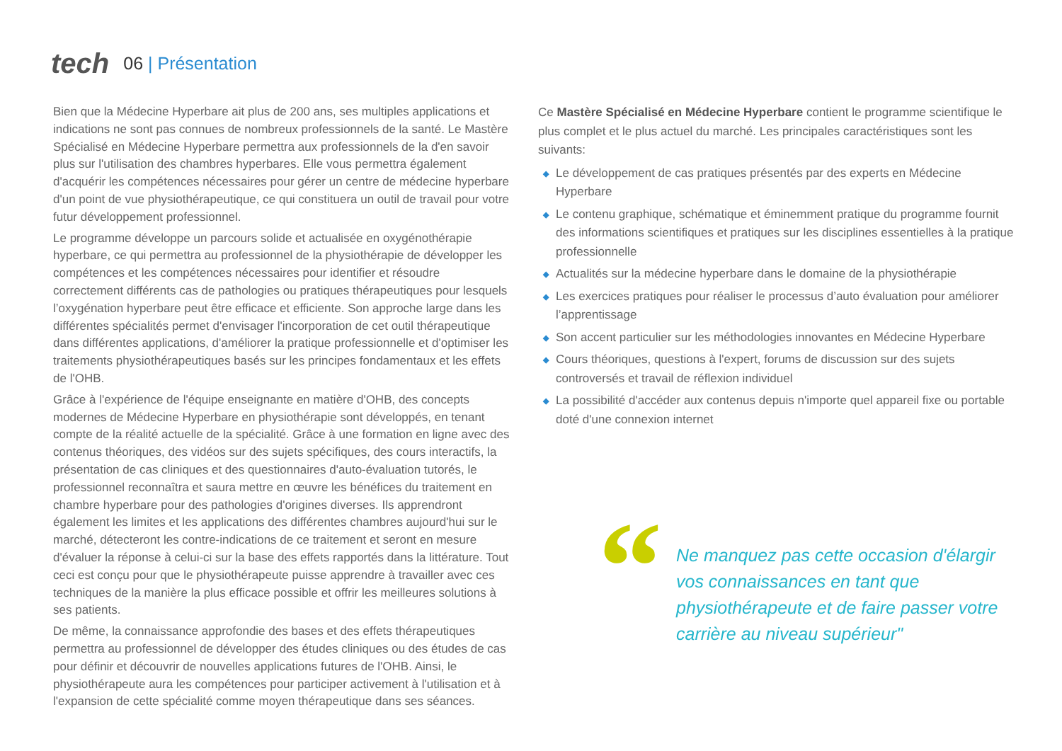tech
06 | Présentation
Bien que la Médecine Hyperbare ait plus de 200 ans, ses multiples applications et indications ne sont pas connues de nombreux professionnels de la santé. Le Mastère Spécialisé en Médecine Hyperbare permettra aux professionnels de la d'en savoir plus sur l'utilisation des chambres hyperbares. Elle vous permettra également d'acquérir les compétences nécessaires pour gérer un centre de médecine hyperbare d'un point de vue physiothérapeutique, ce qui constituera un outil de travail pour votre futur développement professionnel.
Le programme développe un parcours solide et actualisée en oxygénothérapie hyperbare, ce qui permettra au professionnel de la physiothérapie de développer les compétences et les compétences nécessaires pour identifier et résoudre correctement différents cas de pathologies ou pratiques thérapeutiques pour lesquels l’oxygénation hyperbare peut être efficace et efficiente. Son approche large dans les différentes spécialités permet d'envisager l'incorporation de cet outil thérapeutique dans différentes applications, d'améliorer la pratique professionnelle et d'optimiser les traitements physiothérapeutiques basés sur les principes fondamentaux et les effets de l'OHB.
Grâce à l'expérience de l'équipe enseignante en matière d'OHB, des concepts modernes de Médecine Hyperbare en physiothérapie sont développés, en tenant compte de la réalité actuelle de la spécialité. Grâce à une formation en ligne avec des contenus théoriques, des vidéos sur des sujets spécifiques, des cours interactifs, la présentation de cas cliniques et des questionnaires d'auto-évaluation tutorés, le professionnel reconnaîtra et saura mettre en œuvre les bénéfices du traitement en chambre hyperbare pour des pathologies d'origines diverses. Ils apprendront également les limites et les applications des différentes chambres aujourd'hui sur le marché, détecteront les contre-indications de ce traitement et seront en mesure d'évaluer la réponse à celui-ci sur la base des effets rapportés dans la littérature. Tout ceci est conçu pour que le physiothérapeute puisse apprendre à travailler avec ces techniques de la manière la plus efficace possible et offrir les meilleures solutions à ses patients.
De même, la connaissance approfondie des bases et des effets thérapeutiques permettra au professionnel de développer des études cliniques ou des études de cas pour définir et découvrir de nouvelles applications futures de l'OHB. Ainsi, le physiothérapeute aura les compétences pour participer activement à l'utilisation et à l'expansion de cette spécialité comme moyen thérapeutique dans ses séances.
Ce Mastère Spécialisé en Médecine Hyperbare contient le programme scientifique le plus complet et le plus actuel du marché. Les principales caractéristiques sont les suivants:
◆ Le développement de cas pratiques présentés par des experts en Médecine Hyperbare
◆ Le contenu graphique, schématique et éminemment pratique du programme fournit des informations scientifiques et pratiques sur les disciplines essentielles à la pratique professionnelle
◆ Actualités sur la médecine hyperbare dans le domaine de la physiothérapie
◆ Les exercices pratiques pour réaliser le processus d’auto évaluation pour améliorer l’apprentissage
◆ Son accent particulier sur les méthodologies innovantes en Médecine Hyperbare
◆ Cours théoriques, questions à l'expert, forums de discussion sur des sujets controversés et travail de réflexion individuel
◆ La possibilité d'accéder aux contenus depuis n'importe quel appareil fixe ou portable doté d'une connexion internet
“
Ne manquez pas cette occasion d'élargir vos connaissances en tant que physiothérapeute et de faire passer votre carrière au niveau supérieur"